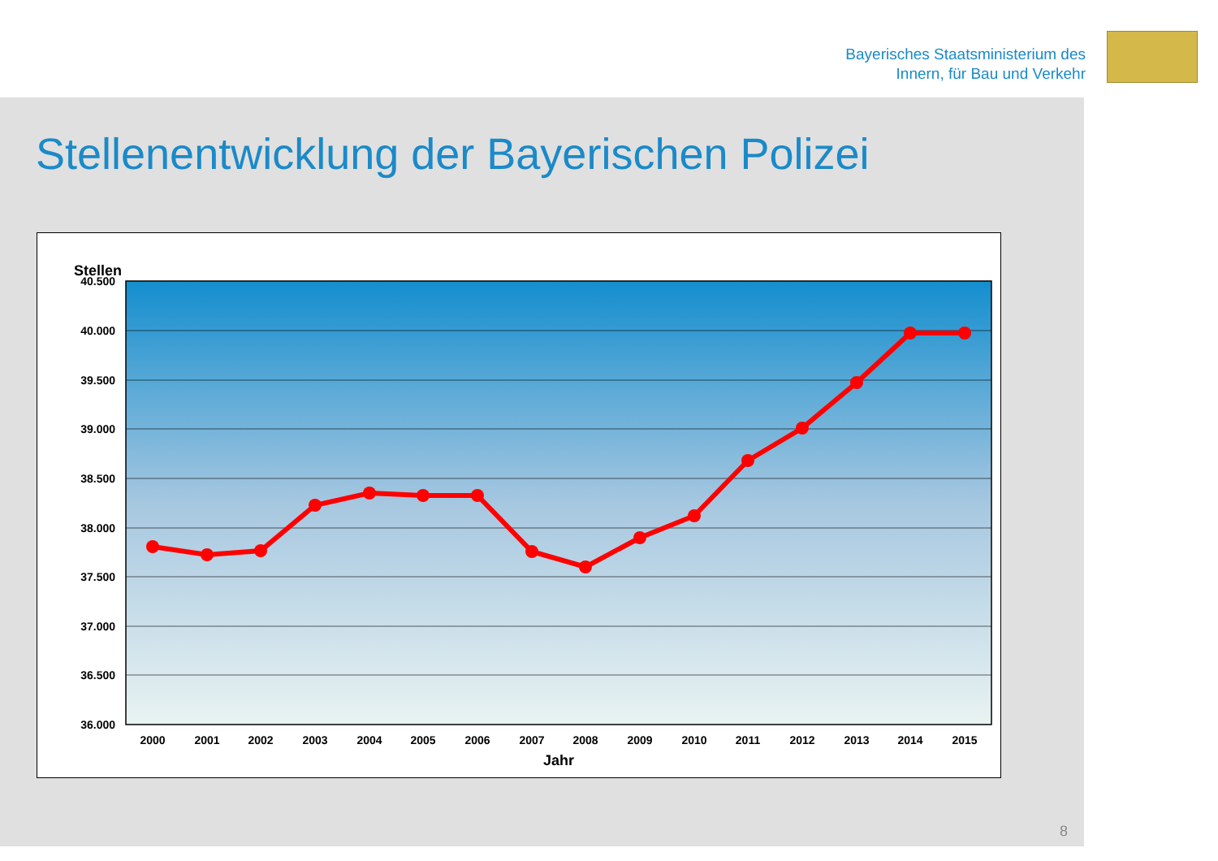Bayerisches Staatsministerium des
Innern, für Bau und Verkehr
Stellenentwicklung der Bayerischen Polizei
Stellen
40.500
40.000
39.500
39.000
38.500
38.000
37.500
37.000
36.500
36.000
2000
2001
2002
2003
2004
2005
2006
2007
2008
2009
2010
2011
2012
2013
2014
2015
Jahr
8